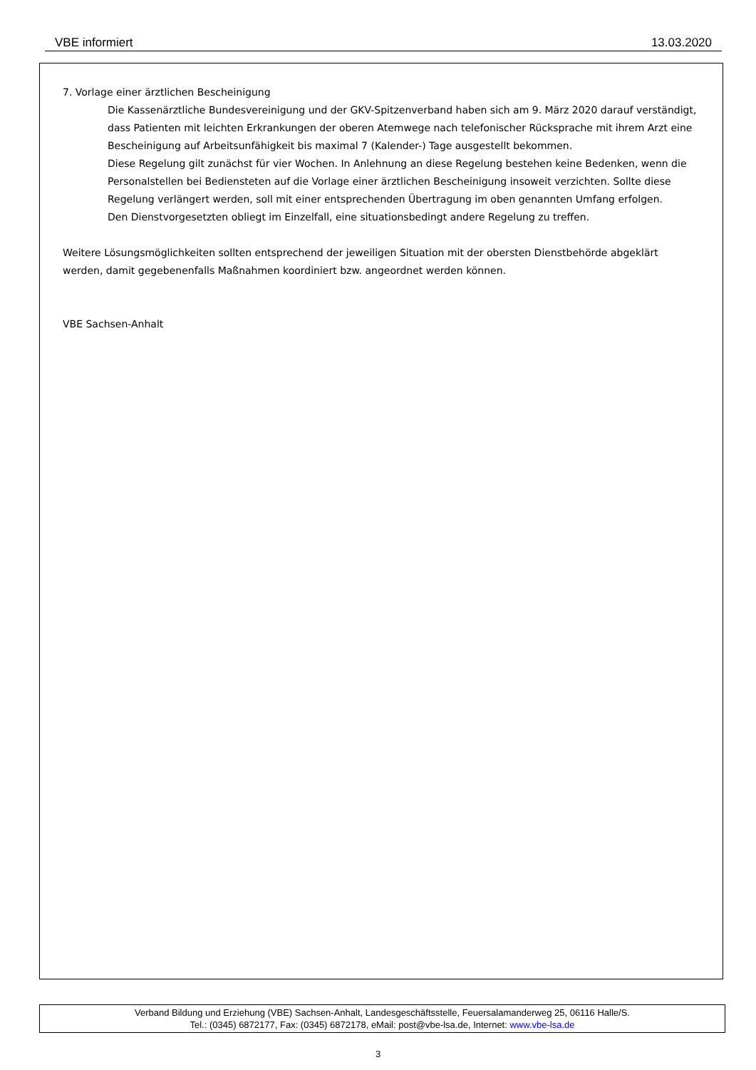VBE informiert 13.03.2020
7. Vorlage einer ärztlichen Bescheinigung
Die Kassenärztliche Bundesvereinigung und der GKV-Spitzenverband haben sich am 9. März 2020 darauf verständigt, dass Patienten mit leichten Erkrankungen der oberen Atemwege nach telefonischer Rücksprache mit ihrem Arzt eine Bescheinigung auf Arbeitsunfähigkeit bis maximal 7 (Kalender-) Tage ausgestellt bekommen.
Diese Regelung gilt zunächst für vier Wochen. In Anlehnung an diese Regelung bestehen keine Bedenken, wenn die Personalstellen bei Bediensteten auf die Vorlage einer ärztlichen Bescheinigung insoweit verzichten. Sollte diese Regelung verlängert werden, soll mit einer entsprechenden Übertragung im oben genannten Umfang erfolgen.
Den Dienstvorgesetzten obliegt im Einzelfall, eine situationsbedingt andere Regelung zu treffen.
Weitere Lösungsmöglichkeiten sollten entsprechend der jeweiligen Situation mit der obersten Dienstbehörde abgeklärt werden, damit gegebenenfalls Maßnahmen koordiniert bzw. angeordnet werden können.
VBE Sachsen-Anhalt
Verband Bildung und Erziehung (VBE) Sachsen-Anhalt, Landesgeschäftsstelle, Feuersalamanderweg 25, 06116 Halle/S.
Tel.: (0345) 6872177, Fax: (0345) 6872178, eMail: post@vbe-lsa.de, Internet: www.vbe-lsa.de
3